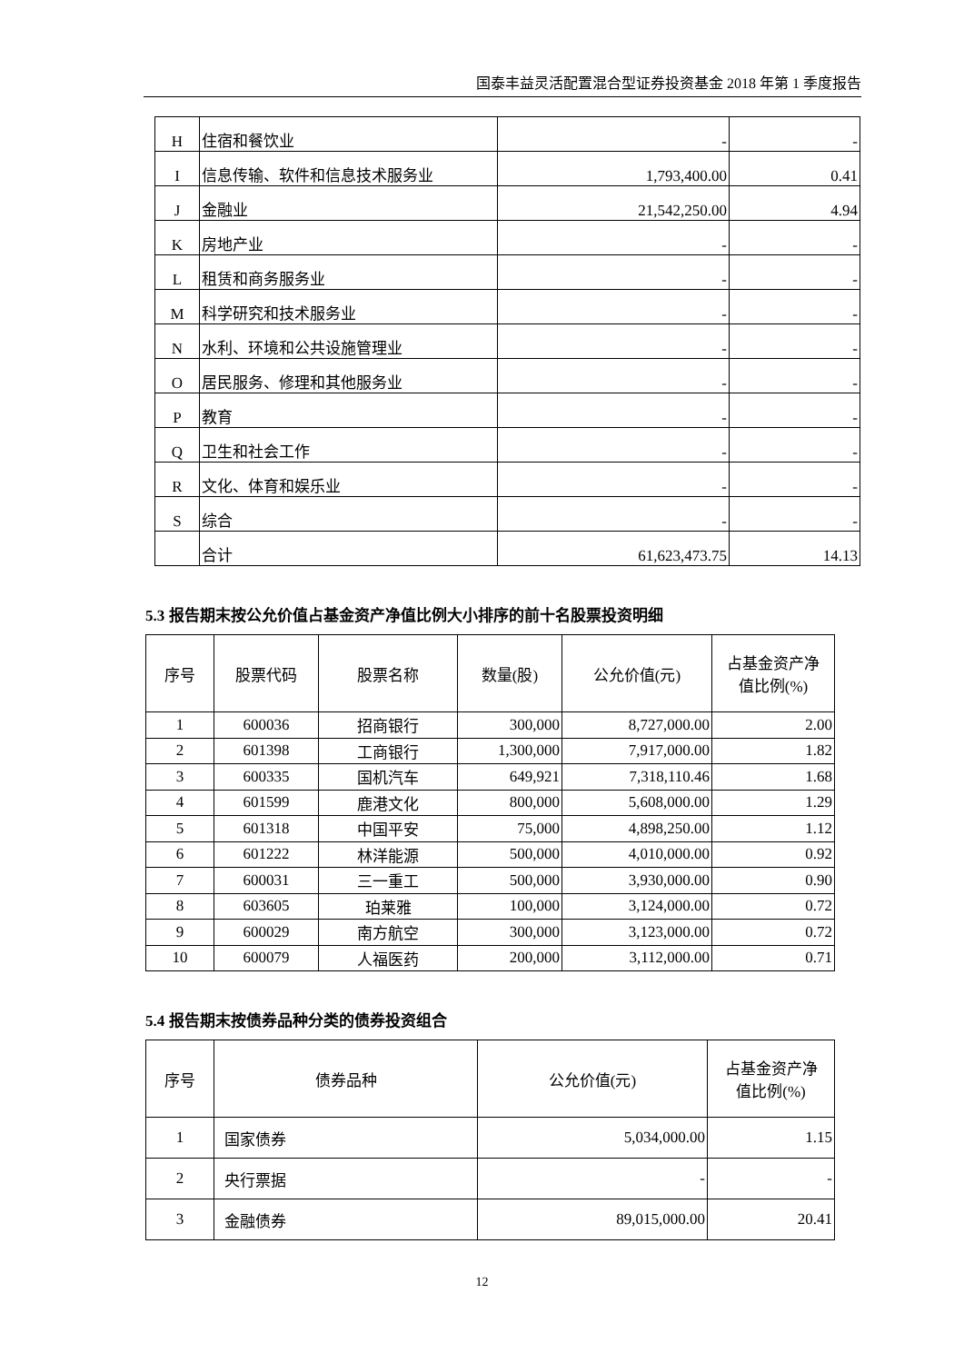国泰丰益灵活配置混合型证券投资基金 2018 年第 1 季度报告
| H | 住宿和餐饮业 | - | - |
| I | 信息传输、软件和信息技术服务业 | 1,793,400.00 | 0.41 |
| J | 金融业 | 21,542,250.00 | 4.94 |
| K | 房地产业 | - | - |
| L | 租赁和商务服务业 | - | - |
| M | 科学研究和技术服务业 | - | - |
| N | 水利、环境和公共设施管理业 | - | - |
| O | 居民服务、修理和其他服务业 | - | - |
| P | 教育 | - | - |
| Q | 卫生和社会工作 | - | - |
| R | 文化、体育和娱乐业 | - | - |
| S | 综合 | - | - |
| | 合计 | 61,623,473.75 | 14.13 |
5.3 报告期末按公允价值占基金资产净值比例大小排序的前十名股票投资明细
| 序号 | 股票代码 | 股票名称 | 数量(股) | 公允价值(元) | 占基金资产净 值比例(%) |
| --- | --- | --- | --- | --- | --- |
| 1 | 600036 | 招商银行 | 300,000 | 8,727,000.00 | 2.00 |
| 2 | 601398 | 工商银行 | 1,300,000 | 7,917,000.00 | 1.82 |
| 3 | 600335 | 国机汽车 | 649,921 | 7,318,110.46 | 1.68 |
| 4 | 601599 | 鹿港文化 | 800,000 | 5,608,000.00 | 1.29 |
| 5 | 601318 | 中国平安 | 75,000 | 4,898,250.00 | 1.12 |
| 6 | 601222 | 林洋能源 | 500,000 | 4,010,000.00 | 0.92 |
| 7 | 600031 | 三一重工 | 500,000 | 3,930,000.00 | 0.90 |
| 8 | 603605 | 珀莱雅 | 100,000 | 3,124,000.00 | 0.72 |
| 9 | 600029 | 南方航空 | 300,000 | 3,123,000.00 | 0.72 |
| 10 | 600079 | 人福医药 | 200,000 | 3,112,000.00 | 0.71 |
5.4 报告期末按债券品种分类的债券投资组合
| 序号 | 债券品种 | 公允价值(元) | 占基金资产净 值比例(%) |
| --- | --- | --- | --- |
| 1 | 国家债券 | 5,034,000.00 | 1.15 |
| 2 | 央行票据 | - | - |
| 3 | 金融债券 | 89,015,000.00 | 20.41 |
12